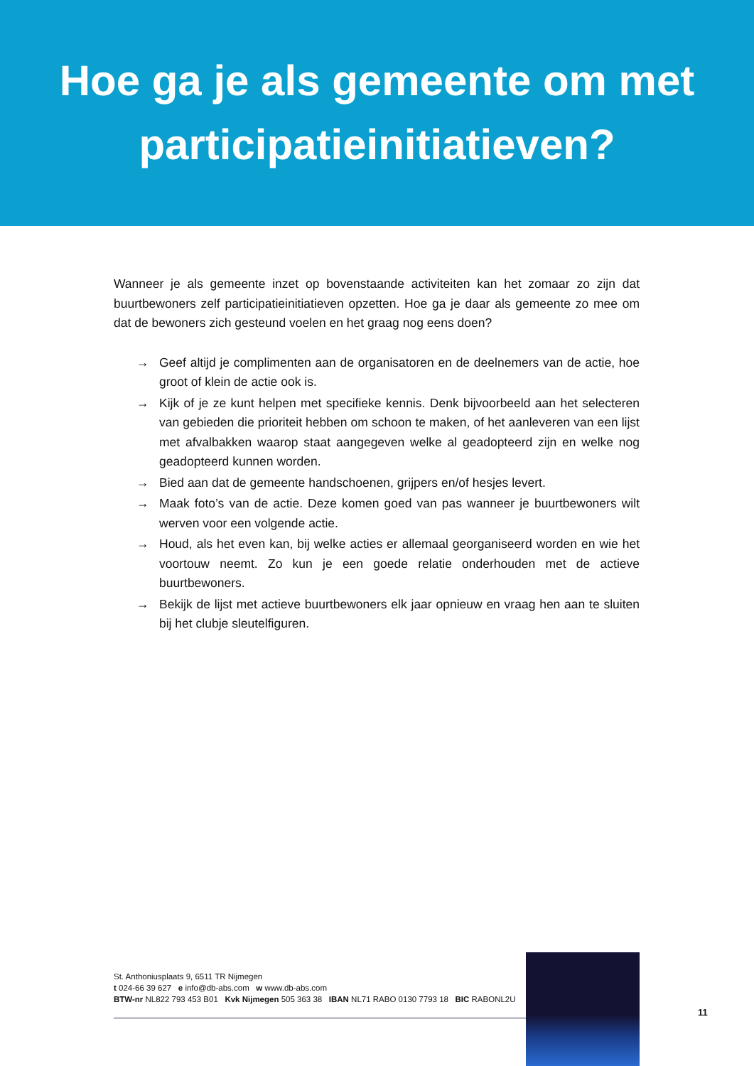Hoe ga je als gemeente om met
participatieinitiatieven?
Wanneer je als gemeente inzet op bovenstaande activiteiten kan het zomaar zo zijn dat buurtbewoners zelf participatieinitiatieven opzetten. Hoe ga je daar als gemeente zo mee om dat de bewoners zich gesteund voelen en het graag nog eens doen?
→ Geef altijd je complimenten aan de organisatoren en de deelnemers van de actie, hoe groot of klein de actie ook is.
→ Kijk of je ze kunt helpen met specifieke kennis. Denk bijvoorbeeld aan het selecteren van gebieden die prioriteit hebben om schoon te maken, of het aanleveren van een lijst met afvalbakken waarop staat aangegeven welke al geadopteerd zijn en welke nog geadopteerd kunnen worden.
→ Bied aan dat de gemeente handschoenen, grijpers en/of hesjes levert.
→ Maak foto’s van de actie. Deze komen goed van pas wanneer je buurtbewoners wilt werven voor een volgende actie.
→ Houd, als het even kan, bij welke acties er allemaal georganiseerd worden en wie het voortouw neemt. Zo kun je een goede relatie onderhouden met de actieve buurtbewoners.
→ Bekijk de lijst met actieve buurtbewoners elk jaar opnieuw en vraag hen aan te sluiten bij het clubje sleutelfiguren.
St. Anthoniusplaats 9, 6511 TR Nijmegen
t 024-66 39 627 e info@db-abs.com w www.db-abs.com
BTW-nr NL822 793 453 B01 Kvk Nijmegen 505 363 38 IBAN NL71 RABO 0130 7793 18 BIC RABONL2U
11